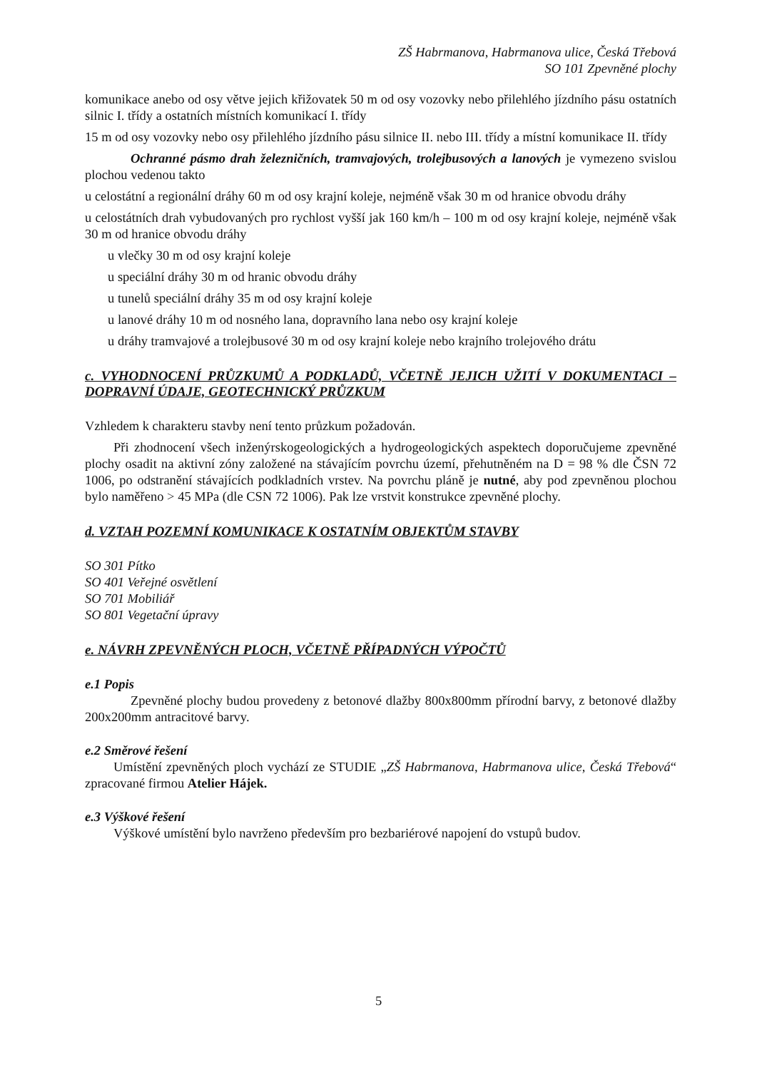ZŠ Habrmanova, Habrmanova ulice, Česká Třebová
SO 101 Zpevněné plochy
komunikace anebo od osy větve jejich křižovatek 50 m od osy vozovky nebo přilehlého jízdního pásu ostatních silnic I. třídy a ostatních místních komunikací I. třídy
15 m od osy vozovky nebo osy přilehlého jízdního pásu silnice II. nebo III. třídy a místní komunikace II. třídy
Ochranné pásmo drah železničních, tramvajových, trolejbusových a lanových je vymezeno svislou plochou vedenou takto
u celostátní a regionální dráhy 60 m od osy krajní koleje, nejméně však 30 m od hranice obvodu dráhy
u celostátních drah vybudovaných pro rychlost vyšší jak 160 km/h – 100 m od osy krajní koleje, nejméně však 30 m od hranice obvodu dráhy
u vlečky 30 m od osy krajní koleje
u speciální dráhy 30 m od hranic obvodu dráhy
u tunelů speciální dráhy 35 m od osy krajní koleje
u lanové dráhy 10 m od nosného lana, dopravního lana nebo osy krajní koleje
u dráhy tramvajové a trolejbusové 30 m od osy krajní koleje nebo krajního trolejového drátu
c. VYHODNOCENÍ PRŮZKUMŮ A PODKLADŮ, VČETNĚ JEJICH UŽITÍ V DOKUMENTACI – DOPRAVNÍ ÚDAJE, GEOTECHNICKÝ PRŮZKUM
Vzhledem k charakteru stavby není tento průzkum požadován.
Při zhodnocení všech inženýrskogeologických a hydrogeologických aspektech doporučujeme zpevněné plochy osadit na aktivní zóny založené na stávajícím povrchu území, přehutněném na D = 98 % dle ČSN 72 1006, po odstranění stávajících podkladních vrstev. Na povrchu pláně je nutné, aby pod zpevněnou plochou bylo naměřeno > 45 MPa (dle CSN 72 1006). Pak lze vrstvit konstrukce zpevněné plochy.
d. VZTAH POZEMNÍ KOMUNIKACE K OSTATNÍM OBJEKTŮM STAVBY
SO 301 Pítko
SO 401 Veřejné osvětlení
SO 701 Mobiliář
SO 801 Vegetační úpravy
e. NÁVRH ZPEVNĚNÝCH PLOCH, VČETNĚ PŘÍPADNÝCH VÝPOČTŮ
e.1 Popis
Zpevněné plochy budou provedeny z betonové dlažby 800x800mm přírodní barvy, z betonové dlažby 200x200mm antracitové barvy.
e.2 Směrové řešení
Umístění zpevněných ploch vychází ze STUDIE „ZŠ Habrmanova, Habrmanova ulice, Česká Třebová“ zpracované firmou Atelier Hájek.
e.3 Výškové řešení
Výškové umístění bylo navrženo především pro bezbariérové napojení do vstupů budov.
5